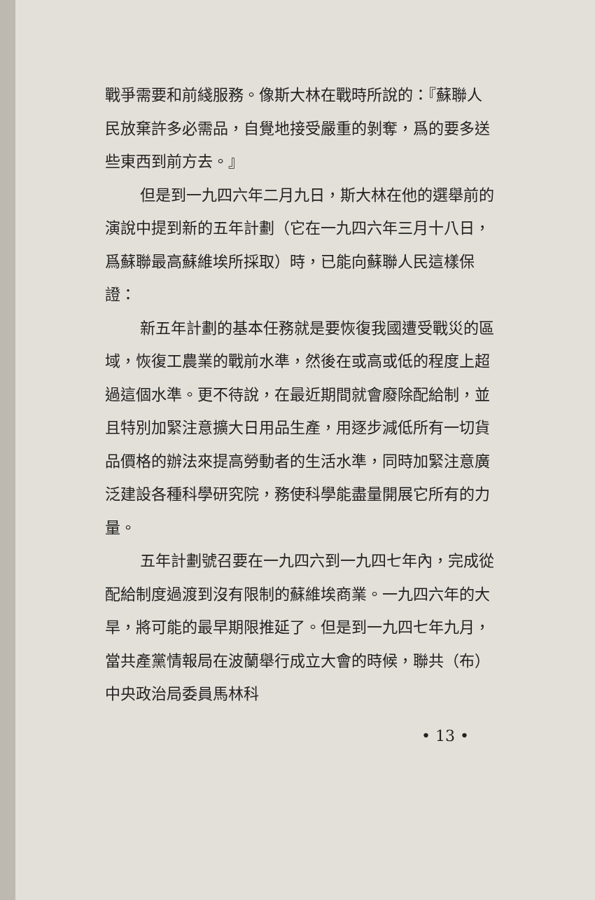戰爭需要和前綫服務。像斯大林在戰時所說的：『蘇聯人民放棄許多必需品，自覺地接受嚴重的剝奪，爲的要多送些東西到前方去。』
但是到一九四六年二月九日，斯大林在他的選舉前的演說中提到新的五年計劃（它在一九四六年三月十八日，爲蘇聯最高蘇維埃所採取）時，已能向蘇聯人民這樣保證：
新五年計劃的基本任務就是要恢復我國遭受戰災的區域，恢復工農業的戰前水準，然後在或高或低的程度上超過這個水準。更不待說，在最近期間就會廢除配給制，並且特別加緊注意擴大日用品生產，用逐步減低所有一切貨品價格的辦法來提高勞動者的生活水準，同時加緊注意廣泛建設各種科學研究院，務使科學能盡量開展它所有的力量。
五年計劃號召要在一九四六到一九四七年內，完成從配給制度過渡到沒有限制的蘇維埃商業。一九四六年的大旱，將可能的最早期限推延了。但是到一九四七年九月，當共產黨情報局在波蘭舉行成立大會的時候，聯共（布）中央政治局委員馬林科
• 13 •